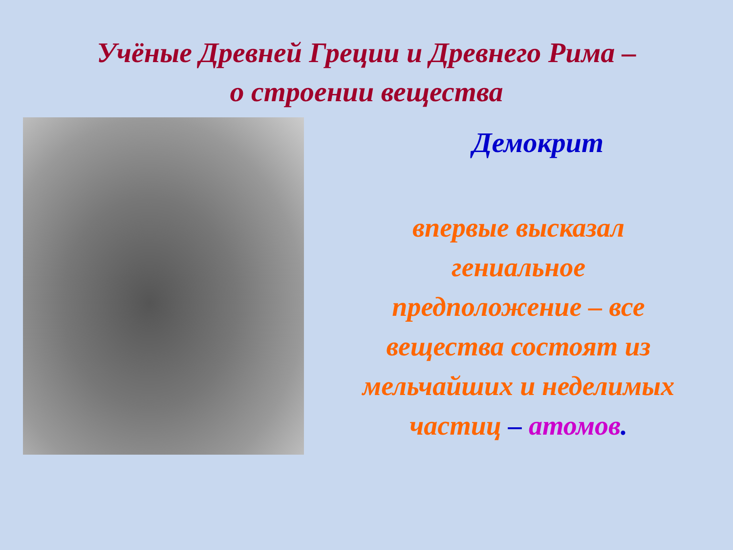Учёные Древней Греции и Древнего Рима –
о строении вещества
Демокрит
впервые высказал
гениальное
предположение – все
вещества состоят из
мельчайших и неделимых
частиц – атомов.